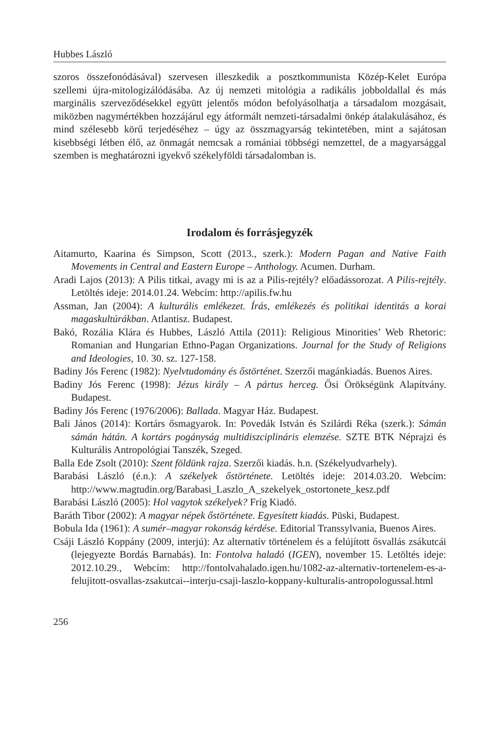Hubbes László
szoros összefonódásával) szervesen illeszkedik a posztkommunista Közép-Kelet Európa szellemi újra-mitologizálódásába. Az új nemzeti mitológia a radikális jobboldallal és más marginális szerveződésekkel együtt jelentős módon befolyásolhatja a társadalom mozgásait, miközben nagymértékben hozzájárul egy átformált nemzeti-társadalmi önkép átalakulásához, és mind szélesebb körű terjedéséhez – úgy az összmagyarság tekintetében, mint a sajátosan kisebbségi létben élő, az önmagát nemcsak a romániai többségi nemzettel, de a magyarsággal szemben is meghatározni igyekvő székelyföldi társadalomban is.
Irodalom és forrásjegyzék
Aitamurto, Kaarina és Simpson, Scott (2013., szerk.): Modern Pagan and Native Faith Movements in Central and Eastern Europe – Anthology. Acumen. Durham.
Aradi Lajos (2013): A Pilis titkai, avagy mi is az a Pilis-rejtély? előadássorozat. A Pilis-rejtély. Letöltés ideje: 2014.01.24. Webcím: http://apilis.fw.hu
Assman, Jan (2004): A kulturális emlékezet. Írás, emlékezés és politikai identitás a korai magaskultúrákban. Atlantisz. Budapest.
Bakó, Rozália Klára és Hubbes, László Attila (2011): Religious Minorities’ Web Rhetoric: Romanian and Hungarian Ethno-Pagan Organizations. Journal for the Study of Religions and Ideologies, 10. 30. sz. 127-158.
Badiny Jós Ferenc (1982): Nyelvtudomány és őstörténet. Szerzői magánkiadás. Buenos Aires.
Badiny Jós Ferenc (1998): Jézus király – A pártus herceg. Ősi Örökségünk Alapítvány. Budapest.
Badiny Jós Ferenc (1976/2006): Ballada. Magyar Ház. Budapest.
Bali János (2014): Kortárs ősmagyarok. In: Povedák István és Szilárdi Réka (szerk.): Sámán sámán hátán. A kortárs pogányság multidiszciplináris elemzése. SZTE BTK Néprajzi és Kulturális Antropológiai Tanszék, Szeged.
Balla Ede Zsolt (2010): Szent földünk rajza. Szerzői kiadás. h.n. (Székelyudvarhely).
Barabási László (é.n.): A székelyek őstörténete. Letöltés ideje: 2014.03.20. Webcím: http://www.magtudin.org/Barabasi_Laszlo_A_szekelyek_ostortonete_kesz.pdf
Barabási László (2005): Hol vagytok székelyek? Fríg Kiadó.
Baráth Tibor (2002): A magyar népek őstörténete. Egyesített kiadás. Püski, Budapest.
Bobula Ida (1961): A sumér–magyar rokonság kérdése. Editorial Transsylvania, Buenos Aires.
Csáji László Koppány (2009, interjú): Az alternatív történelem és a felújított ősvallás zsákutcái (lejegyezte Bordás Barnabás). In: Fontolva haladó (IGEN), november 15. Letöltés ideje: 2012.10.29., Webcím: http://fontolvahalado.igen.hu/1082-az-alternativ-tortenelem-es-a-felujitott-osvallas-zsakutcai--interju-csaji-laszlo-koppany-kulturalis-antropologussal.html
256